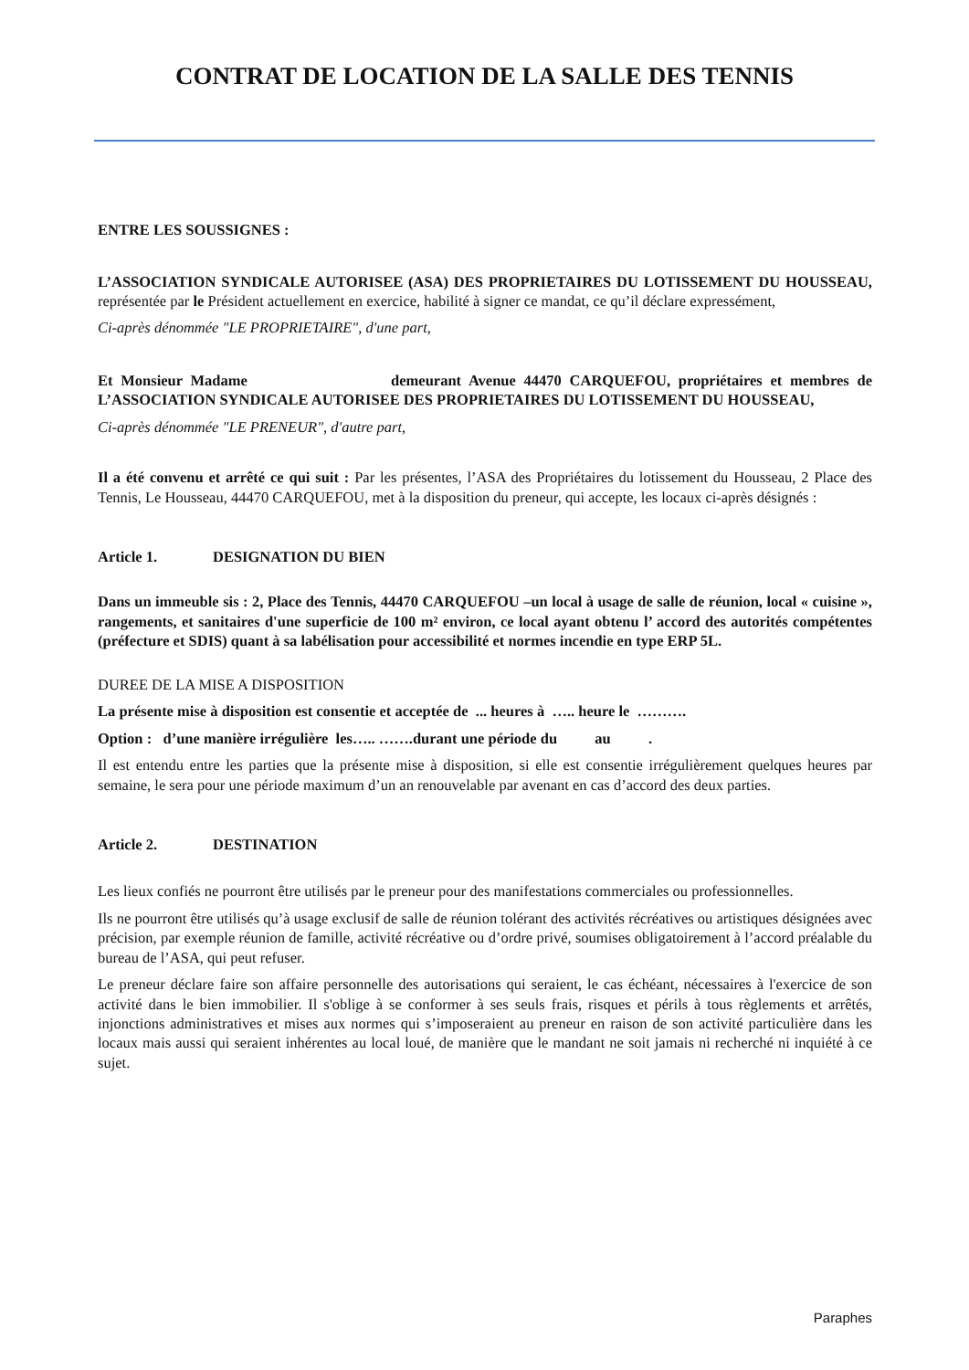CONTRAT DE LOCATION DE LA SALLE DES TENNIS
ENTRE LES SOUSSIGNES :
L’ASSOCIATION SYNDICALE AUTORISEE (ASA) DES PROPRIETAIRES DU LOTISSEMENT DU HOUSSEAU, représentée par le Président actuellement en exercice, habilité à signer ce mandat, ce qu’il déclare expressément,
Ci-après dénommée "LE PROPRIETAIRE", d'une part,
Et Monsieur Madame demeurant Avenue 44470 CARQUEFOU, propriétaires et membres de L’ASSOCIATION SYNDICALE AUTORISEE DES PROPRIETAIRES DU LOTISSEMENT DU HOUSSEAU,
Ci-après dénommée "LE PRENEUR", d'autre part,
Il a été convenu et arrêté ce qui suit : Par les présentes, l’ASA des Propriétaires du lotissement du Housseau, 2 Place des Tennis, Le Housseau, 44470 CARQUEFOU, met à la disposition du preneur, qui accepte, les locaux ci-après désignés :
Article 1. DESIGNATION DU BIEN
Dans un immeuble sis : 2, Place des Tennis, 44470 CARQUEFOU –un local à usage de salle de réunion, local « cuisine », rangements, et sanitaires d'une superficie de 100 m² environ, ce local ayant obtenu l’ accord des autorités compétentes (préfecture et SDIS) quant à sa labélisation pour accessibilité et normes incendie en type ERP 5L.
DUREE DE LA MISE A DISPOSITION
La présente mise à disposition est consentie et acceptée de ... heures à ….. heure le ……….
Option : d’une manière irrégulière les….. …….durant une période du au .
Il est entendu entre les parties que la présente mise à disposition, si elle est consentie irrégulièrement quelques heures par semaine, le sera pour une période maximum d’un an renouvelable par avenant en cas d’accord des deux parties.
Article 2. DESTINATION
Les lieux confiés ne pourront être utilisés par le preneur pour des manifestations commerciales ou professionnelles.
Ils ne pourront être utilisés qu’à usage exclusif de salle de réunion tolérant des activités récréatives ou artistiques désignées avec précision, par exemple réunion de famille, activité récréative ou d’ordre privé, soumises obligatoirement à l’accord préalable du bureau de l’ASA, qui peut refuser.
Le preneur déclare faire son affaire personnelle des autorisations qui seraient, le cas échéant, nécessaires à l'exercice de son activité dans le bien immobilier. Il s'oblige à se conformer à ses seuls frais, risques et périls à tous règlements et arrêtés, injonctions administratives et mises aux normes qui s’imposeraient au preneur en raison de son activité particulière dans les locaux mais aussi qui seraient inhérentes au local loué, de manière que le mandant ne soit jamais ni recherché ni inquiété à ce sujet.
Paraphes